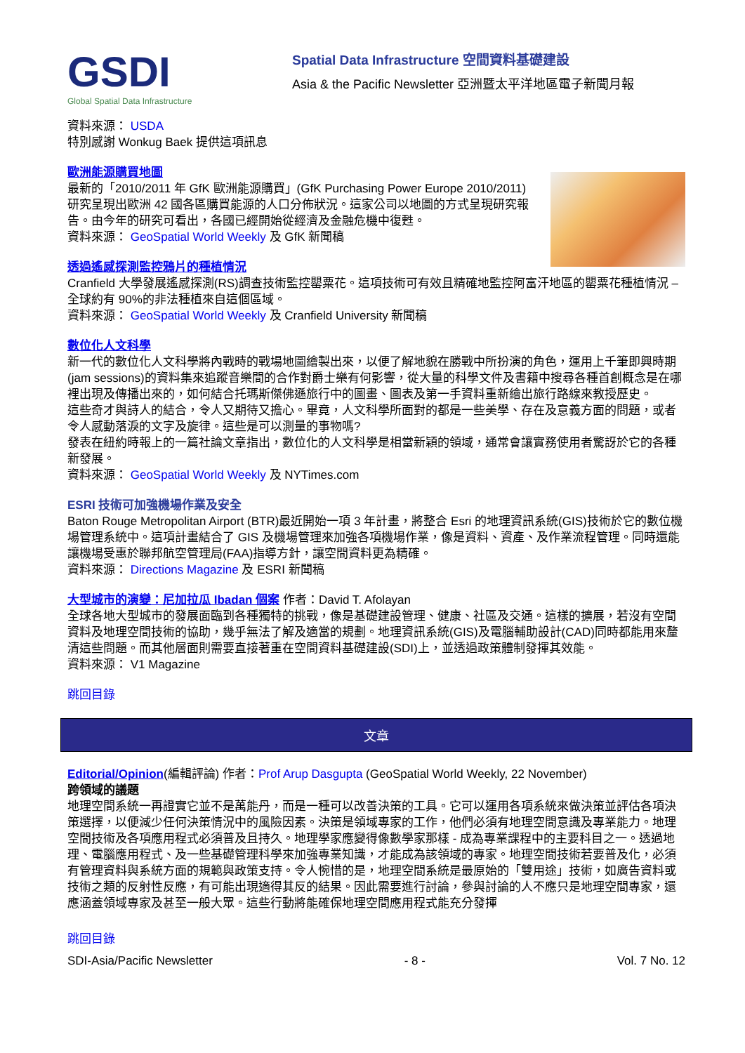GSDI
Global Spatial Data Infrastructure
Spatial Data Infrastructure 空間資料基礎建設
Asia & the Pacific Newsletter 亞洲暨太平洋地區電子新聞月報
資料來源： USDA
特別感謝 Wonkug Baek 提供這項訊息
歐洲能源購買地圖
最新的「2010/2011 年 GfK 歐洲能源購買」(GfK Purchasing Power Europe 2010/2011)研究呈現出歐洲 42 國各區購買能源的人口分佈狀況。這家公司以地圖的方式呈現研究報告。由今年的研究可看出，各國已經開始從經濟及金融危機中復甦。
資料來源： GeoSpatial World Weekly 及 GfK 新聞稿
透過遙感探測監控鴉片的種植情況
Cranfield 大學發展遙感探測(RS)調查技術監控罌粟花。這項技術可有效且精確地監控阿富汗地區的罌粟花種植情況 – 全球約有 90%的非法種植來自這個區域。
資料來源： GeoSpatial World Weekly 及 Cranfield University 新聞稿
數位化人文科學
新一代的數位化人文科學將內戰時的戰場地圖繪製出來，以便了解地貌在勝戰中所扮演的角色，運用上千筆即興時期(jam sessions)的資料集來追蹤音樂間的合作對爵士樂有何影響，從大量的科學文件及書籍中搜尋各種首創概念是在哪裡出現及傳播出來的，如何結合托瑪斯傑佛遜旅行中的圖畫、圖表及第一手資料重新繪出旅行路線來教授歷史。
這些奇才與詩人的結合，令人又期待又擔心。畢竟，人文科學所面對的都是一些美學、存在及意義方面的問題，或者令人感動落淚的文字及旋律。這些是可以測量的事物嗎?
發表在紐約時報上的一篇社論文章指出，數位化的人文科學是相當新穎的領域，通常會讓實務使用者驚訝於它的各種新發展。
資料來源： GeoSpatial World Weekly 及 NYTimes.com
ESRI 技術可加強機場作業及安全
Baton Rouge Metropolitan Airport (BTR)最近開始一項 3 年計畫，將整合 Esri 的地理資訊系統(GIS)技術於它的數位機場管理系統中。這項計畫結合了 GIS 及機場管理來加強各項機場作業，像是資料、資產、及作業流程管理。同時還能讓機場受惠於聯邦航空管理局(FAA)指導方針，讓空間資料更為精確。
資料來源： Directions Magazine 及 ESRI 新聞稿
大型城市的演變：尼加拉瓜 Ibadan 個案 作者：David T. Afolayan
全球各地大型城市的發展面臨到各種獨特的挑戰，像是基礎建設管理、健康、社區及交通。這樣的擴展，若沒有空間資料及地理空間技術的協助，幾乎無法了解及適當的規劃。地理資訊系統(GIS)及電腦輔助設計(CAD)同時都能用來釐清這些問題。而其他層面則需要直接著重在空間資料基礎建設(SDI)上，並透過政策體制發揮其效能。
資料來源： V1 Magazine
跳回目錄
文章
Editorial/Opinion(編輯評論) 作者：Prof Arup Dasgupta (GeoSpatial World Weekly, 22 November)
跨領域的議題
地理空間系統一再證實它並不是萬能丹，而是一種可以改善決策的工具。它可以運用各項系統來做決策並評估各項決策選擇，以便減少任何決策情況中的風險因素。決策是領域專家的工作，他們必須有地理空間意識及專業能力。地理空間技術及各項應用程式必須普及且持久。地理學家應變得像數學家那樣 - 成為專業課程中的主要科目之一。透過地理、電腦應用程式、及一些基礎管理科學來加強專業知識，才能成為該領域的專家。地理空間技術若要普及化，必須有管理資料與系統方面的規範與政策支持。令人惋惜的是，地理空間系統是最原始的「雙用途」技術，如廣告資料或技術之類的反射性反應，有可能出現適得其反的結果。因此需要進行討論，參與討論的人不應只是地理空間專家，還應涵蓋領域專家及甚至一般大眾。這些行動將能確保地理空間應用程式能充分發揮
跳回目錄
SDI-Asia/Pacific Newsletter - 8 - Vol. 7 No. 12